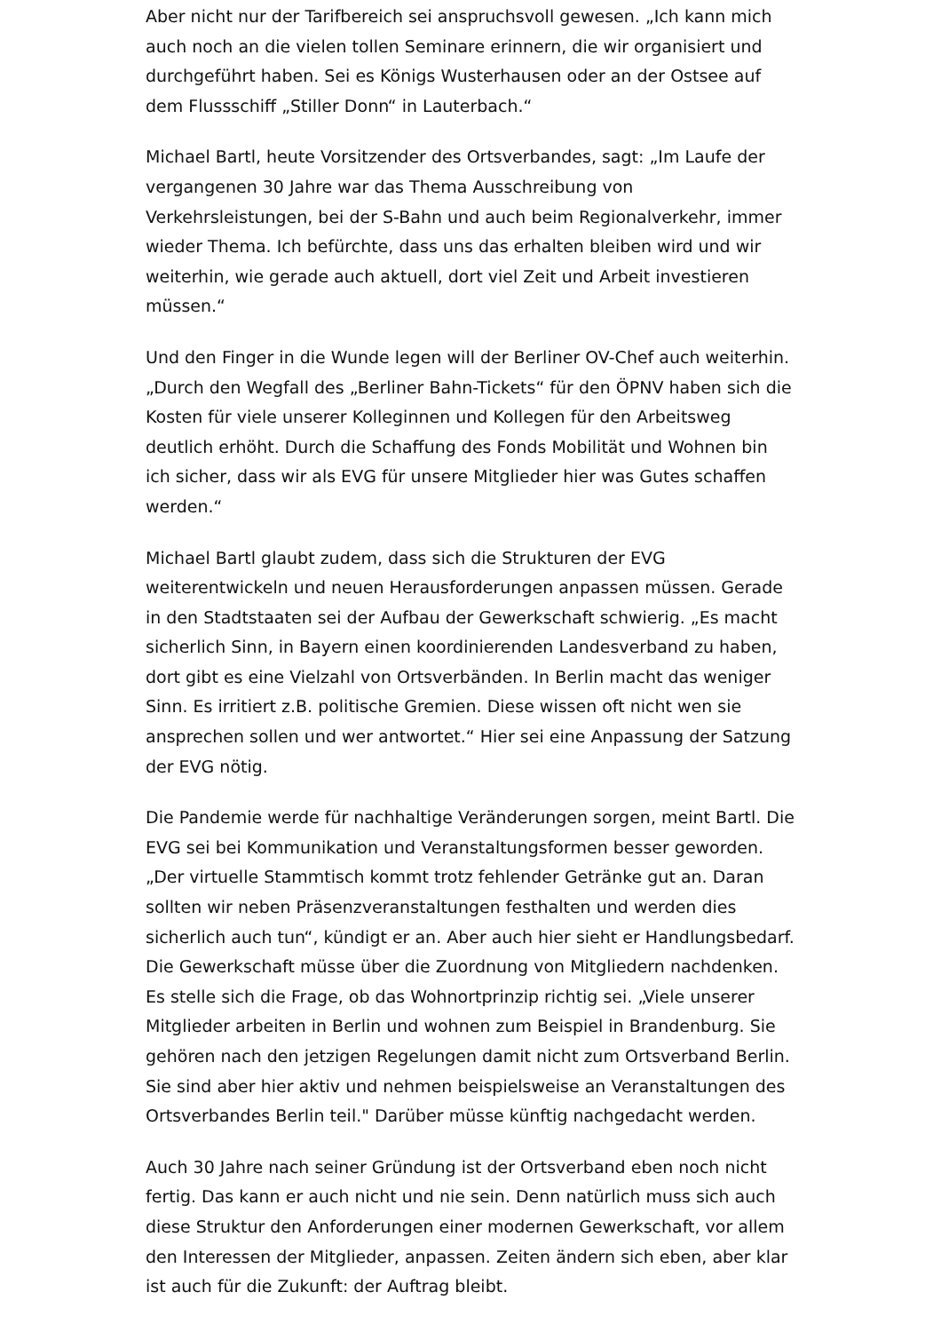Aber nicht nur der Tarifbereich sei anspruchsvoll gewesen. „Ich kann mich auch noch an die vielen tollen Seminare erinnern, die wir organisiert und durchgeführt haben. Sei es Königs Wusterhausen oder an der Ostsee auf dem Flussschiff „Stiller Donn“ in Lauterbach.“
Michael Bartl, heute Vorsitzender des Ortsverbandes, sagt: „Im Laufe der vergangenen 30 Jahre war das Thema Ausschreibung von Verkehrsleistungen, bei der S-Bahn und auch beim Regionalverkehr, immer wieder Thema. Ich befürchte, dass uns das erhalten bleiben wird und wir weiterhin, wie gerade auch aktuell, dort viel Zeit und Arbeit investieren müssen.“
Und den Finger in die Wunde legen will der Berliner OV-Chef auch weiterhin. „Durch den Wegfall des „Berliner Bahn-Tickets“ für den ÖPNV haben sich die Kosten für viele unserer Kolleginnen und Kollegen für den Arbeitsweg deutlich erhöht. Durch die Schaffung des Fonds Mobilität und Wohnen bin ich sicher, dass wir als EVG für unsere Mitglieder hier was Gutes schaffen werden.“
Michael Bartl glaubt zudem, dass sich die Strukturen der EVG weiterentwickeln und neuen Herausforderungen anpassen müssen. Gerade in den Stadtstaaten sei der Aufbau der Gewerkschaft schwierig. „Es macht sicherlich Sinn, in Bayern einen koordinierenden Landesverband zu haben, dort gibt es eine Vielzahl von Ortsverbänden. In Berlin macht das weniger Sinn. Es irritiert z.B. politische Gremien. Diese wissen oft nicht wen sie ansprechen sollen und wer antwortet.“ Hier sei eine Anpassung der Satzung der EVG nötig.
Die Pandemie werde für nachhaltige Veränderungen sorgen, meint Bartl. Die EVG sei bei Kommunikation und Veranstaltungsformen besser geworden. „Der virtuelle Stammtisch kommt trotz fehlender Getränke gut an. Daran sollten wir neben Präsenzveranstaltungen festhalten und werden dies sicherlich auch tun“, kündigt er an. Aber auch hier sieht er Handlungsbedarf. Die Gewerkschaft müsse über die Zuordnung von Mitgliedern nachdenken. Es stelle sich die Frage, ob das Wohnortprinzip richtig sei. „Viele unserer Mitglieder arbeiten in Berlin und wohnen zum Beispiel in Brandenburg. Sie gehören nach den jetzigen Regelungen damit nicht zum Ortsverband Berlin. Sie sind aber hier aktiv und nehmen beispielsweise an Veranstaltungen des Ortsverbandes Berlin teil." Darüber müsse künftig nachgedacht werden.
Auch 30 Jahre nach seiner Gründung ist der Ortsverband eben noch nicht fertig. Das kann er auch nicht und nie sein. Denn natürlich muss sich auch diese Struktur den Anforderungen einer modernen Gewerkschaft, vor allem den Interessen der Mitglieder, anpassen. Zeiten ändern sich eben, aber klar ist auch für die Zukunft: der Auftrag bleibt.